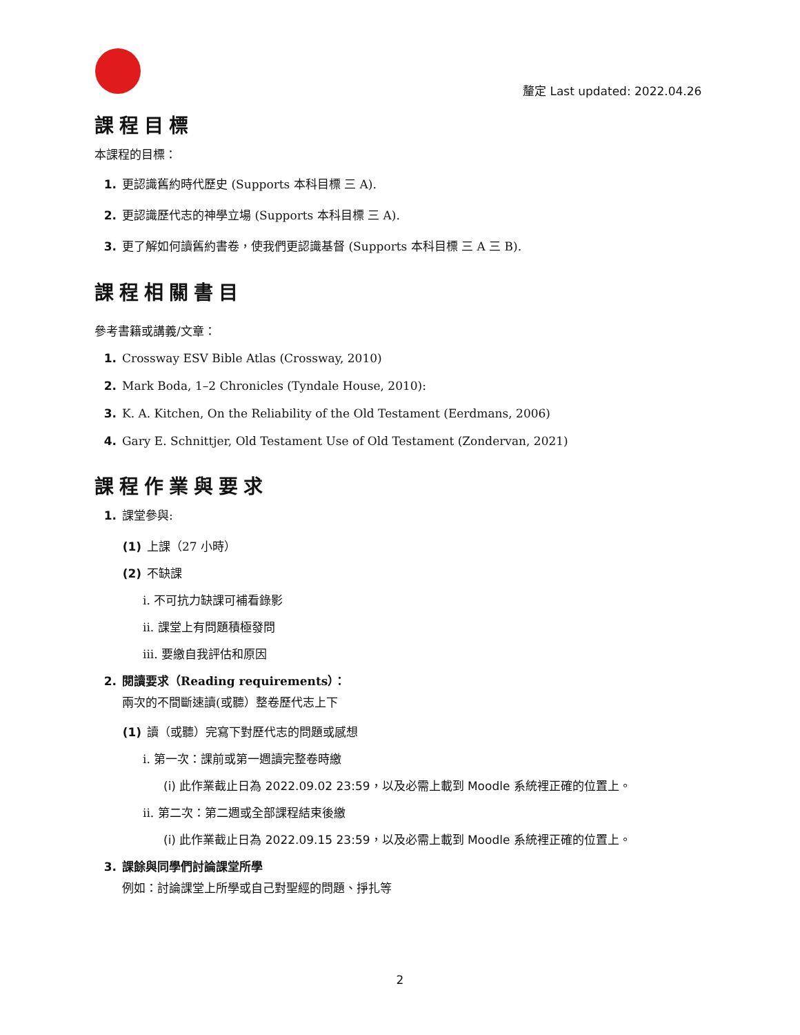釐定 Last updated: 2022.04.26
課程目標
本課程的目標：
1. 更認識舊約時代歷史 (Supports 本科目標 三 A).
2. 更認識歷代志的神學立場 (Supports 本科目標 三 A).
3. 更了解如何讀舊約書卷，使我們更認識基督 (Supports 本科目標 三 A 三 B).
課程相關書目
參考書籍或講義/文章：
1. Crossway ESV Bible Atlas (Crossway, 2010)
2. Mark Boda, 1–2 Chronicles (Tyndale House, 2010):
3. K. A. Kitchen, On the Reliability of the Old Testament (Eerdmans, 2006)
4. Gary E. Schnittjer, Old Testament Use of Old Testament (Zondervan, 2021)
課程作業與要求
1. 課堂參與:
(1) 上課（27 小時）
(2) 不缺課
i. 不可抗力缺課可補看錄影
ii. 課堂上有問題積極發問
iii. 要繳自我評估和原因
2. 閱讀要求（Reading requirements）：
兩次的不間斷速讀(或聽）整卷歷代志上下
(1) 讀（或聽）完寫下對歷代志的問題或感想
i. 第一次：課前或第一週讀完整卷時繳
(i) 此作業截止日為 2022.09.02 23:59，以及必需上載到 Moodle 系統裡正確的位置上。
ii. 第二次：第二週或全部課程結束後繳
(i) 此作業截止日為 2022.09.15 23:59，以及必需上載到 Moodle 系統裡正確的位置上。
3. 課餘與同學們討論課堂所學
例如：討論課堂上所學或自己對聖經的問題、掙扎等
2